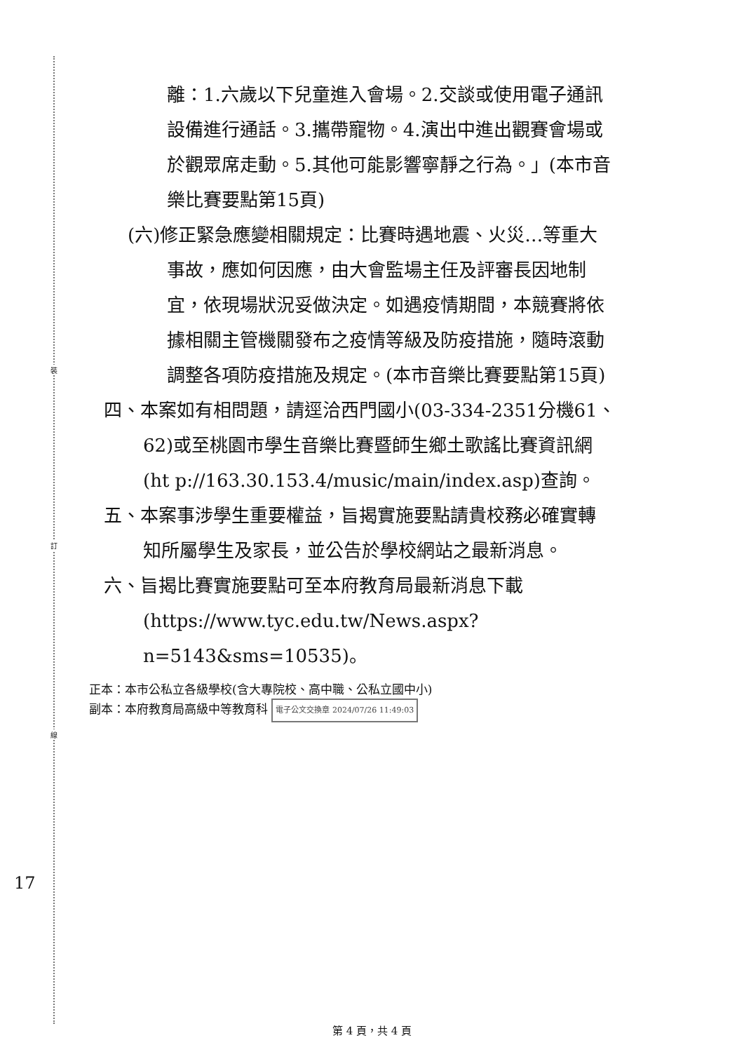裝
訂
線
離：1.六歲以下兒童進入會場。2.交談或使用電子通訊
設備進行通話。3.攜帶寵物。4.演出中進出觀賽會場或
於觀眾席走動。5.其他可能影響寧靜之行為。」(本市音
樂比賽要點第15頁)
(六)修正緊急應變相關規定：比賽時遇地震、火災…等重大
事故，應如何因應，由大會監場主任及評審長因地制
宜，依現場狀況妥做決定。如遇疫情期間，本競賽將依
據相關主管機關發布之疫情等級及防疫措施，隨時滾動
調整各項防疫措施及規定。(本市音樂比賽要點第15頁)
四、本案如有相問題，請逕洽西門國小(03-334-2351分機61、
62)或至桃園市學生音樂比賽暨師生鄉土歌謠比賽資訊網
(ht p://163.30.153.4/music/main/index.asp)查詢。
五、本案事涉學生重要權益，旨揭實施要點請貴校務必確實轉
知所屬學生及家長，並公告於學校網站之最新消息。
六、旨揭比賽實施要點可至本府教育局最新消息下載
(https://www.tyc.edu.tw/News.aspx?
n=5143&sms=10535)。
正本：本市公私立各級學校(含大專院校、高中職、公私立國中小)
副本：本府教育局高級中等教育科 電子公文交換章 2024/07/26 11:49:03
17
第 4 頁，共 4 頁